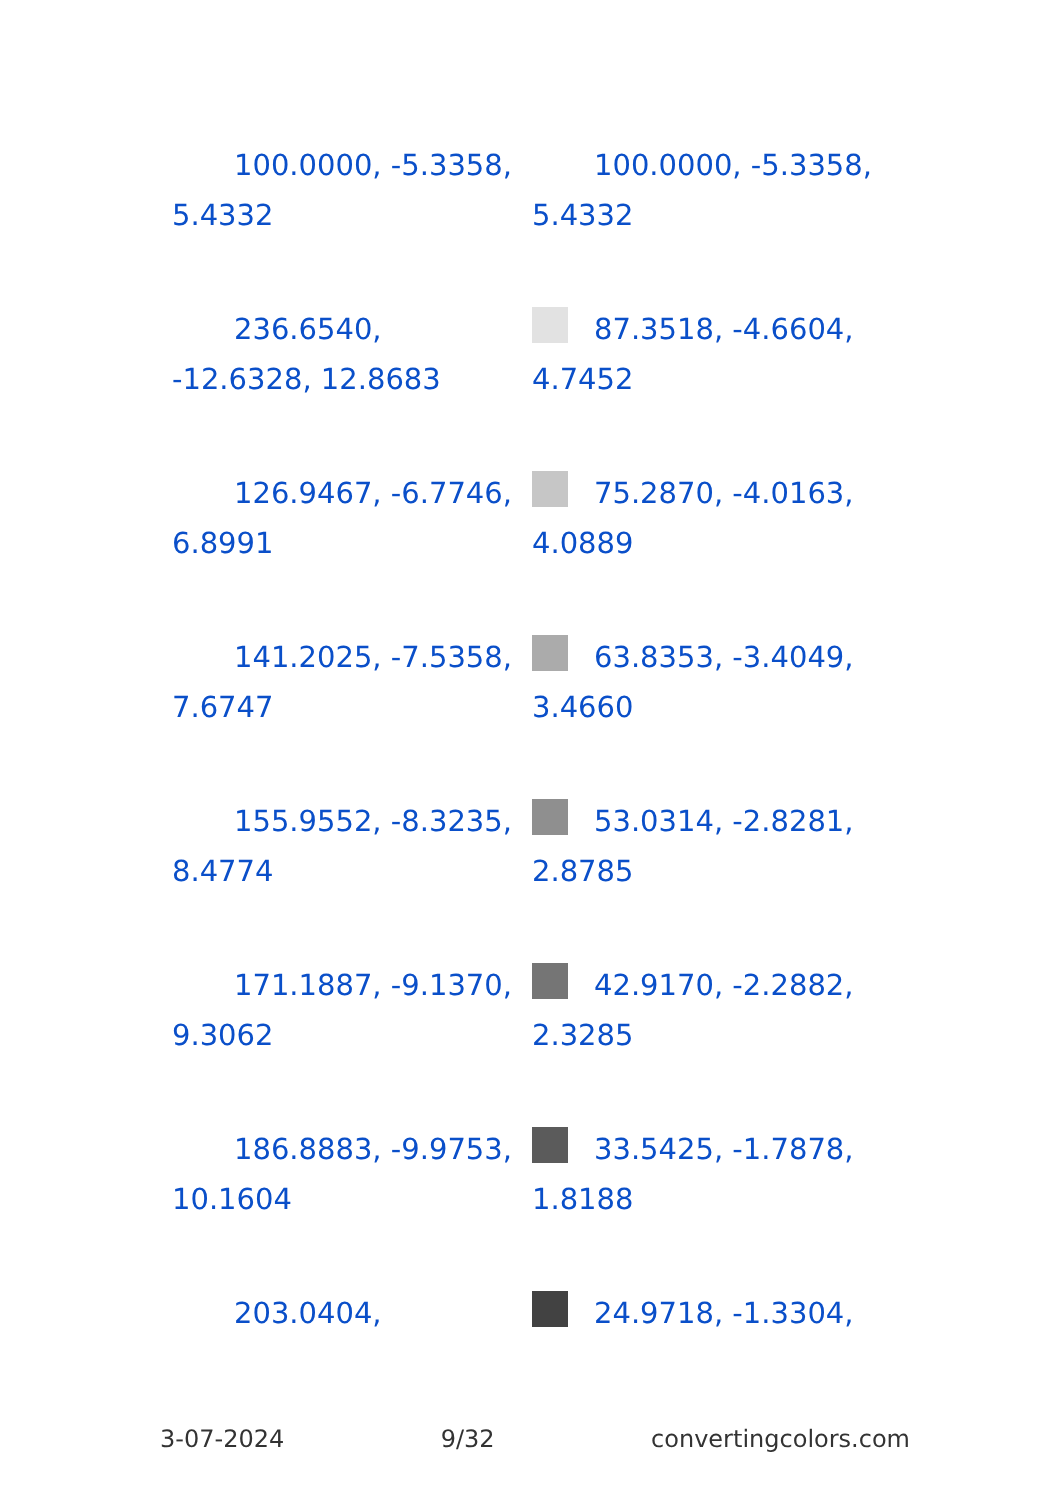| 100.0000, -5.3358, 5.4332 | 100.0000, -5.3358, 5.4332 |
| 236.6540, -12.6328, 12.8683 | 87.3518, -4.6604, 4.7452 |
| 126.9467, -6.7746, 6.8991 | 75.2870, -4.0163, 4.0889 |
| 141.2025, -7.5358, 7.6747 | 63.8353, -3.4049, 3.4660 |
| 155.9552, -8.3235, 8.4774 | 53.0314, -2.8281, 2.8785 |
| 171.1887, -9.1370, 9.3062 | 42.9170, -2.2882, 2.3285 |
| 186.8883, -9.9753, 10.1604 | 33.5425, -1.7878, 1.8188 |
| 203.0404, | 24.9718, -1.3304, |
3-07-2024 9/32 convertingcolors.com